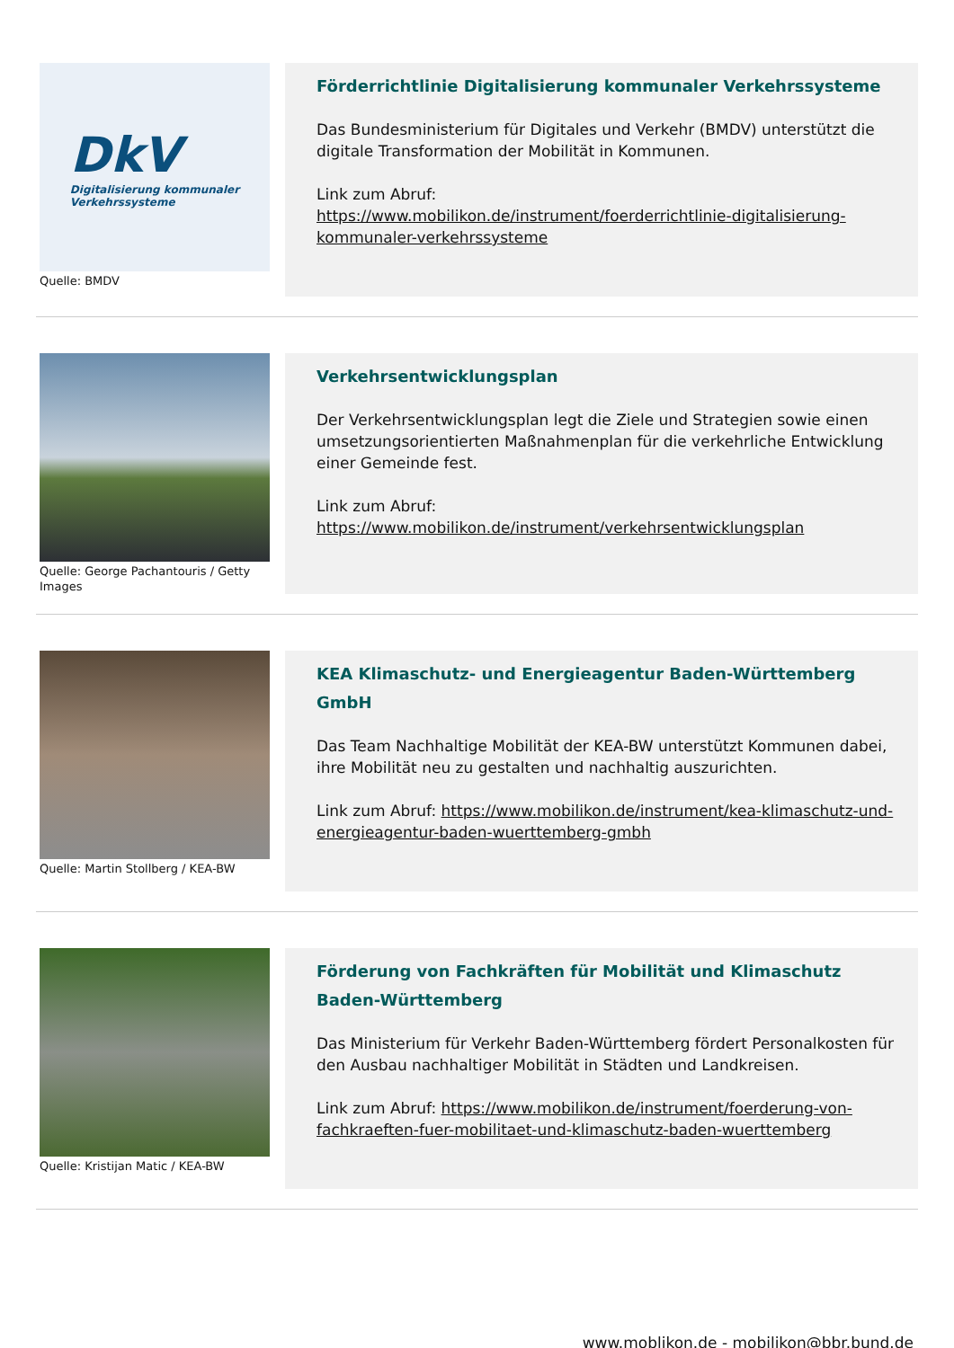DkV
Digitalisierung kommunaler
Verkehrssysteme
Quelle: BMDV
Förderrichtlinie Digitalisierung kommunaler Verkehrssysteme
Das Bundesministerium für Digitales und Verkehr (BMDV) unterstützt die digitale Transformation der Mobilität in Kommunen.
Link zum Abruf:
https://www.mobilikon.de/instrument/foerderrichtlinie-digitalisierung-kommunaler-verkehrssysteme
Quelle: George Pachantouris / Getty Images
Verkehrsentwicklungsplan
Der Verkehrsentwicklungsplan legt die Ziele und Strategien sowie einen umsetzungsorientierten Maßnahmenplan für die verkehrliche Entwicklung einer Gemeinde fest.
Link zum Abruf:
https://www.mobilikon.de/instrument/verkehrsentwicklungsplan
Quelle: Martin Stollberg / KEA-BW
KEA Klimaschutz- und Energieagentur Baden-Württemberg GmbH
Das Team Nachhaltige Mobilität der KEA-BW unterstützt Kommunen dabei, ihre Mobilität neu zu gestalten und nachhaltig auszurichten.
Link zum Abruf: https://www.mobilikon.de/instrument/kea-klimaschutz-und-energieagentur-baden-wuerttemberg-gmbh
Quelle: Kristijan Matic / KEA-BW
Förderung von Fachkräften für Mobilität und Klimaschutz Baden-Württemberg
Das Ministerium für Verkehr Baden-Württemberg fördert Personalkosten für den Ausbau nachhaltiger Mobilität in Städten und Landkreisen.
Link zum Abruf: https://www.mobilikon.de/instrument/foerderung-von-fachkraeften-fuer-mobilitaet-und-klimaschutz-baden-wuerttemberg
www.moblikon.de - mobilikon@bbr.bund.de